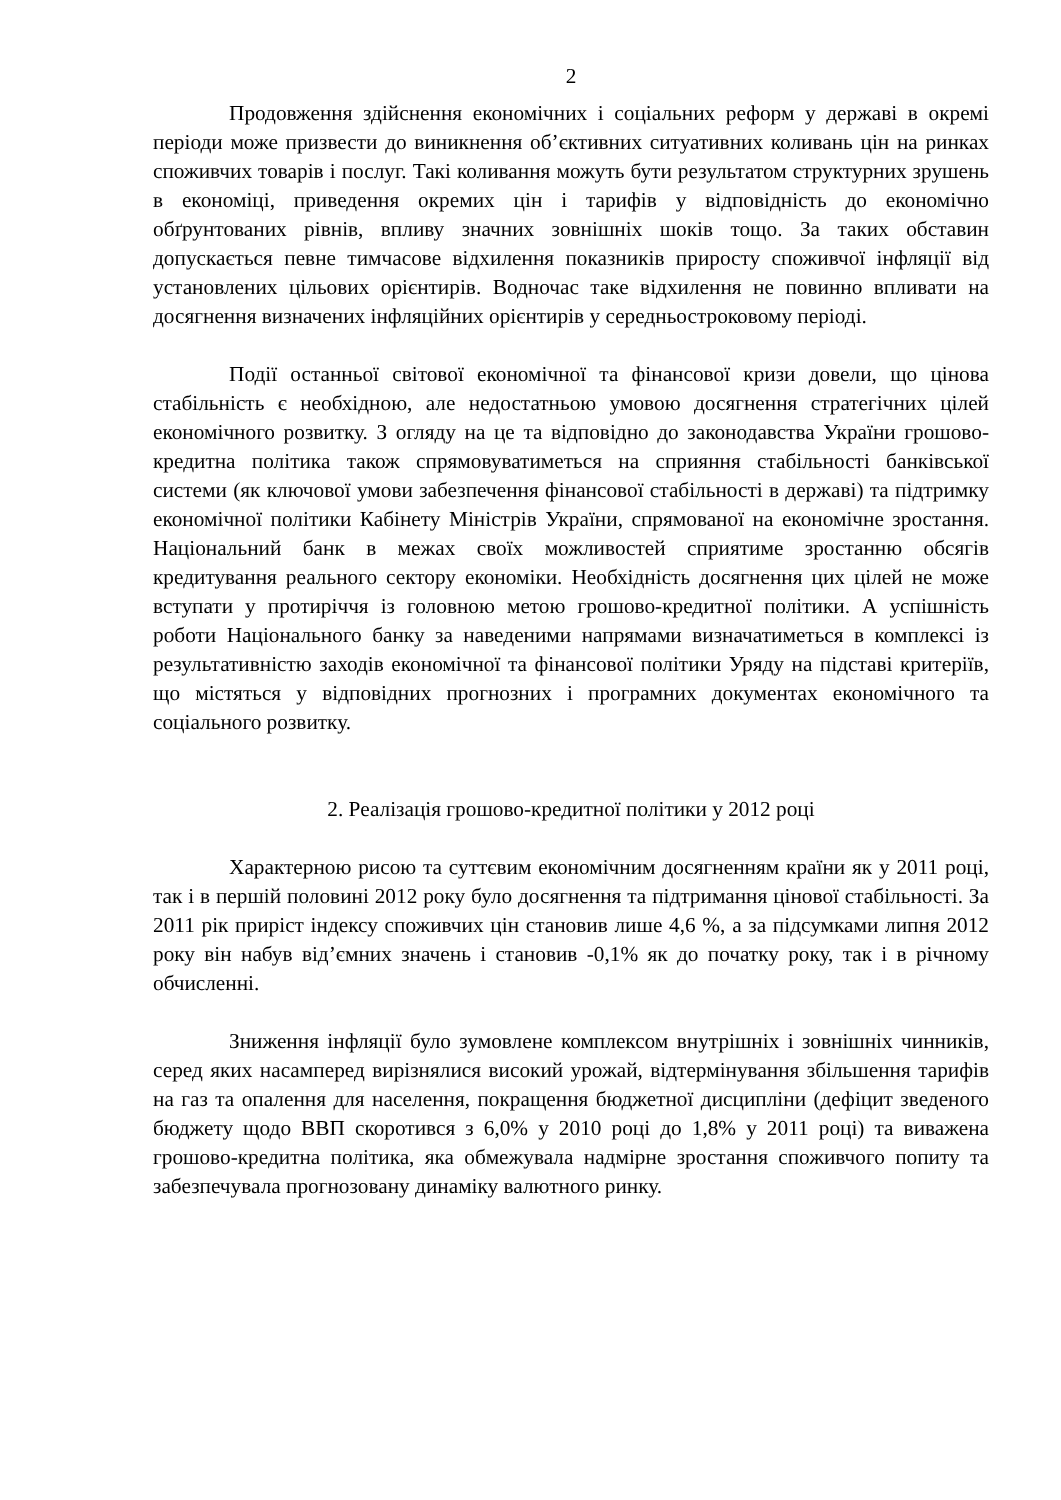2
Продовження здійснення економічних і соціальних реформ у державі в окремі періоди може призвести до виникнення об’єктивних ситуативних коливань цін на ринках споживчих товарів і послуг. Такі коливання можуть бути результатом структурних зрушень в економіці, приведення окремих цін і тарифів у відповідність до економічно обґрунтованих рівнів, впливу значних зовнішніх шоків тощо. За таких обставин допускається певне тимчасове відхилення показників приросту споживчої інфляції від установлених цільових орієнтирів. Водночас таке відхилення не повинно впливати на досягнення визначених інфляційних орієнтирів у середньостроковому періоді.
Події останньої світової економічної та фінансової кризи довели, що цінова стабільність є необхідною, але недостатньою умовою досягнення стратегічних цілей економічного розвитку. З огляду на це та відповідно до законодавства України грошово-кредитна політика також спрямовуватиметься на сприяння стабільності банківської системи (як ключової умови забезпечення фінансової стабільності в державі) та підтримку економічної політики Кабінету Міністрів України, спрямованої на економічне зростання. Національний банк в межах своїх можливостей сприятиме зростанню обсягів кредитування реального сектору економіки. Необхідність досягнення цих цілей не може вступати у протиріччя із головною метою грошово-кредитної політики. А успішність роботи Національного банку за наведеними напрямами визначатиметься в комплексі із результативністю заходів економічної та фінансової політики Уряду на підставі критеріїв, що містяться у відповідних прогнозних і програмних документах економічного та соціального розвитку.
2. Реалізація грошово-кредитної політики у 2012 році
Характерною рисою та суттєвим економічним досягненням країни як у 2011 році, так і в першій половині 2012 року було досягнення та підтримання цінової стабільності. За 2011 рік приріст індексу споживчих цін становив лише 4,6 %, а за підсумками липня 2012 року він набув від’ємних значень і становив -0,1% як до початку року, так і в річному обчисленні.
Зниження інфляції було зумовлене комплексом внутрішніх і зовнішніх чинників, серед яких насамперед вирізнялися високий урожай, відтермінування збільшення тарифів на газ та опалення для населення, покращення бюджетної дисципліни (дефіцит зведеного бюджету щодо ВВП скоротився з 6,0% у 2010 році до 1,8% у 2011 році) та виважена грошово-кредитна політика, яка обмежувала надмірне зростання споживчого попиту та забезпечувала прогнозовану динаміку валютного ринку.